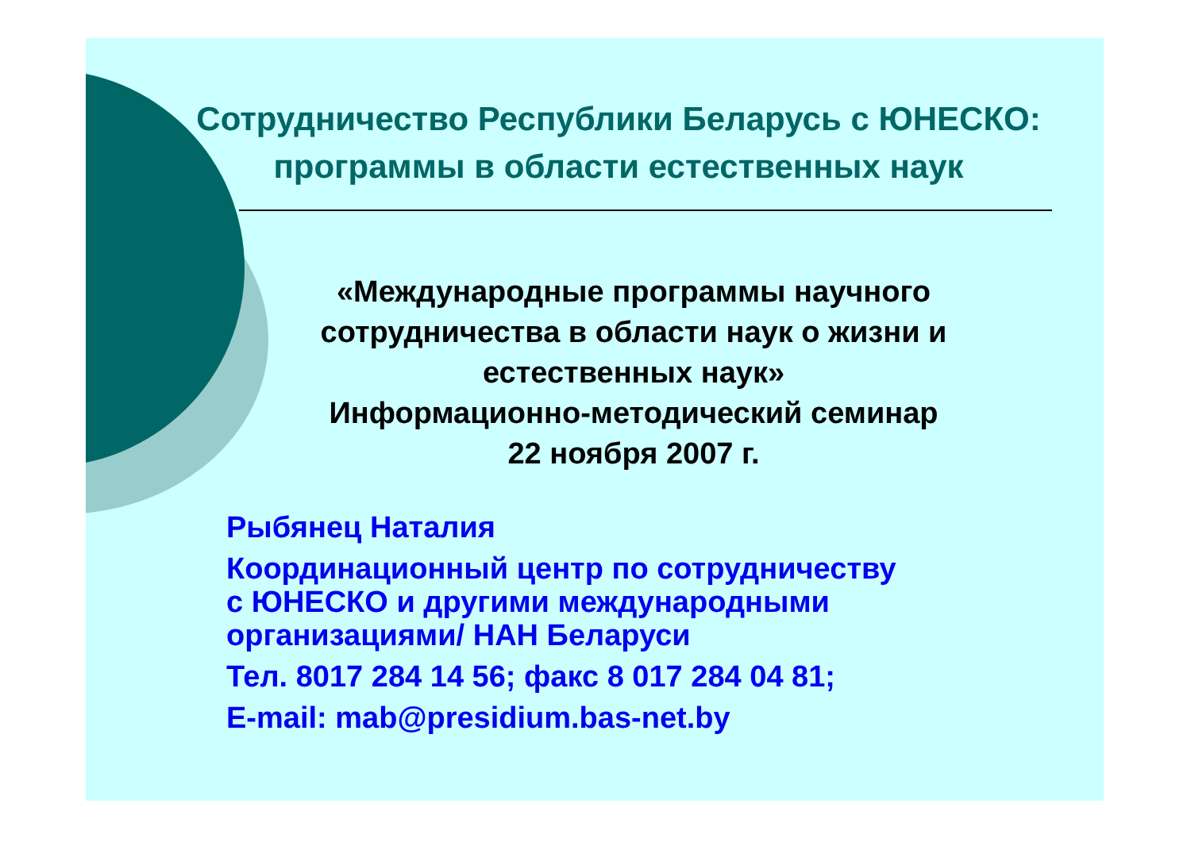Сотрудничество Республики Беларусь с ЮНЕСКО:
программы в области естественных наук
«Международные программы научного сотрудничества в области наук о жизни и естественных наук»
Информационно-методический семинар
22 ноября 2007 г.
Рыбянец Наталия
Координационный центр по сотрудничеству
с ЮНЕСКО и другими международными
организациями/ НАН Беларуси
Тел. 8017 284 14 56; факс 8 017 284 04 81;
E-mail: mab@presidium.bas-net.by